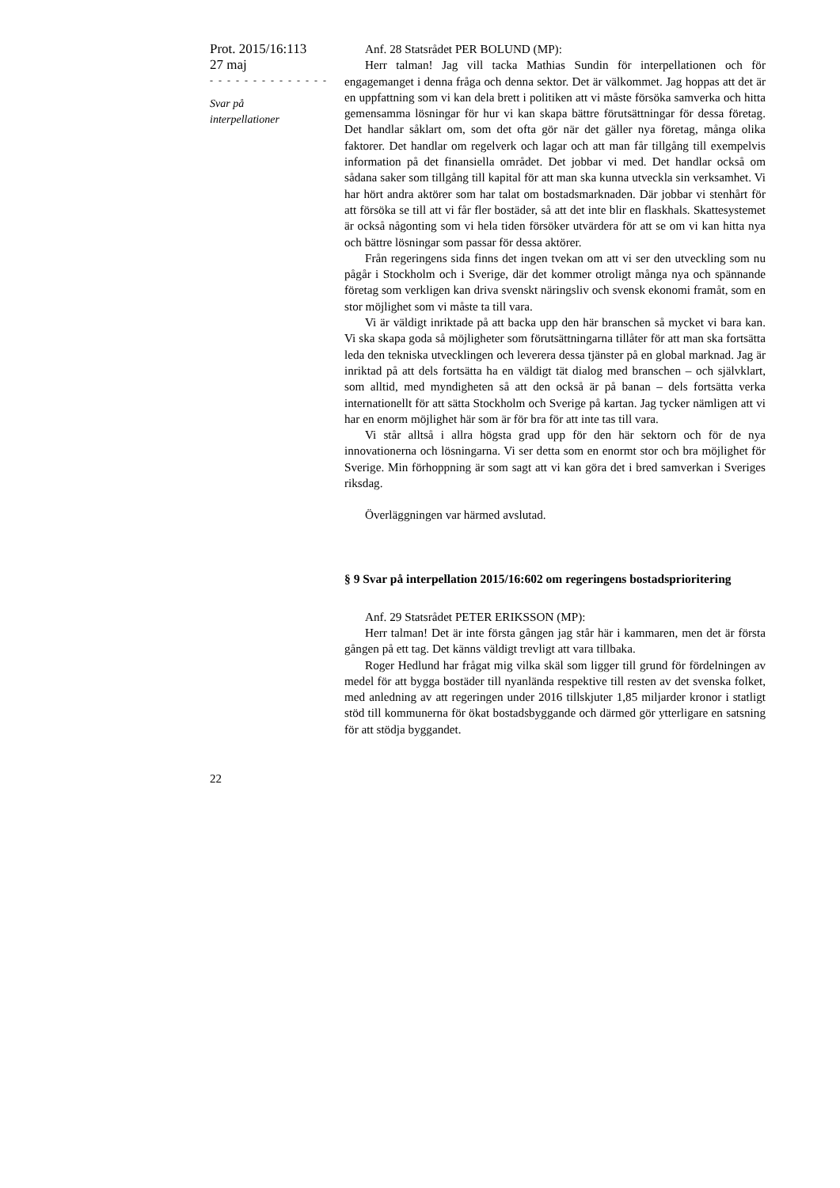Prot. 2015/16:113
27 maj
- - - - - - - - - - - - - -
Svar på
interpellationer
Anf. 28 Statsrådet PER BOLUND (MP):
Herr talman! Jag vill tacka Mathias Sundin för interpellationen och för engagemanget i denna fråga och denna sektor. Det är välkommet. Jag hoppas att det är en uppfattning som vi kan dela brett i politiken att vi måste försöka samverka och hitta gemensamma lösningar för hur vi kan skapa bättre förutsättningar för dessa företag. Det handlar såklart om, som det ofta gör när det gäller nya företag, många olika faktorer. Det handlar om regelverk och lagar och att man får tillgång till exempelvis information på det finansiella området. Det jobbar vi med. Det handlar också om sådana saker som tillgång till kapital för att man ska kunna utveckla sin verksamhet. Vi har hört andra aktörer som har talat om bostadsmarknaden. Där jobbar vi stenhårt för att försöka se till att vi får fler bostäder, så att det inte blir en flaskhals. Skattesystemet är också någonting som vi hela tiden försöker utvärdera för att se om vi kan hitta nya och bättre lösningar som passar för dessa aktörer.
Från regeringens sida finns det ingen tvekan om att vi ser den utveckling som nu pågår i Stockholm och i Sverige, där det kommer otroligt många nya och spännande företag som verkligen kan driva svenskt näringsliv och svensk ekonomi framåt, som en stor möjlighet som vi måste ta till vara.
Vi är väldigt inriktade på att backa upp den här branschen så mycket vi bara kan. Vi ska skapa goda så möjligheter som förutsättningarna tillåter för att man ska fortsätta leda den tekniska utvecklingen och leverera dessa tjänster på en global marknad. Jag är inriktad på att dels fortsätta ha en väldigt tät dialog med branschen – och självklart, som alltid, med myndigheten så att den också är på banan – dels fortsätta verka internationellt för att sätta Stockholm och Sverige på kartan. Jag tycker nämligen att vi har en enorm möjlighet här som är för bra för att inte tas till vara.
Vi står alltså i allra högsta grad upp för den här sektorn och för de nya innovationerna och lösningarna. Vi ser detta som en enormt stor och bra möjlighet för Sverige. Min förhoppning är som sagt att vi kan göra det i bred samverkan i Sveriges riksdag.
Överläggningen var härmed avslutad.
§ 9 Svar på interpellation 2015/16:602 om regeringens bostadsprioritering
Anf. 29 Statsrådet PETER ERIKSSON (MP):
Herr talman! Det är inte första gången jag står här i kammaren, men det är första gången på ett tag. Det känns väldigt trevligt att vara tillbaka.
Roger Hedlund har frågat mig vilka skäl som ligger till grund för fördelningen av medel för att bygga bostäder till nyanlända respektive till resten av det svenska folket, med anledning av att regeringen under 2016 tillskjuter 1,85 miljarder kronor i statligt stöd till kommunerna för ökat bostadsbyggande och därmed gör ytterligare en satsning för att stödja byggandet.
22